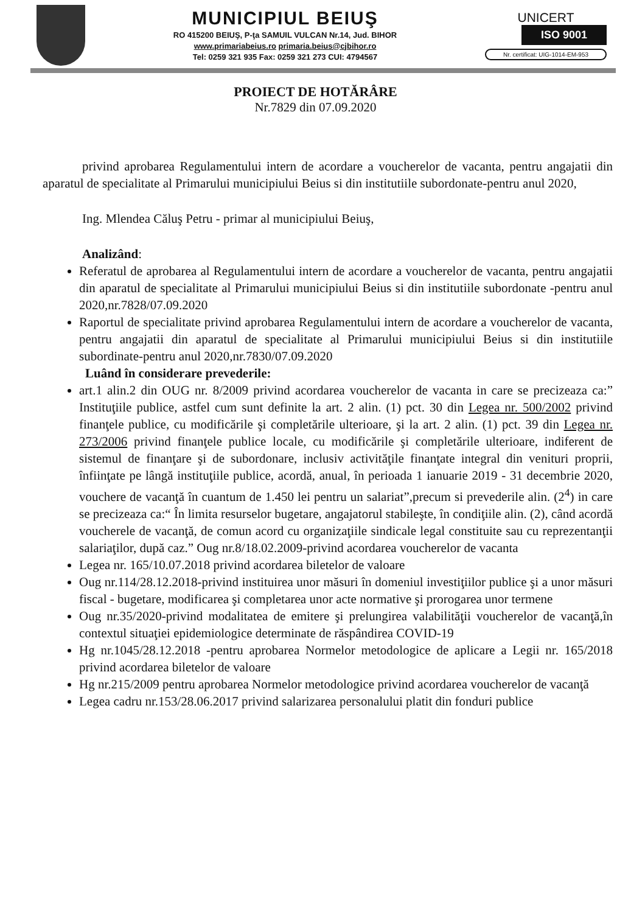MUNICIPIUL BEIUŞ
RO 415200 BEIUŞ, P-ţa SAMUIL VULCAN Nr.14, Jud. BIHOR
www.primariabeius.ro primaria.beius@cjbihor.ro
Tel: 0259 321 935 Fax: 0259 321 273 CUI: 4794567
UNICERT
ISO 9001
Nr. certificat: UIG-1014-EM-953
PROIECT DE HOTĂRÂRE
Nr.7829 din 07.09.2020
privind aprobarea Regulamentului intern de acordare a voucherelor de vacanta, pentru angajatii din aparatul de specialitate al Primarului municipiului Beius si din institutiile subordonate-pentru anul 2020,
Ing. Mlendea Căluş Petru - primar al municipiului Beiuş,
Analizând:
Referatul de aprobarea al Regulamentului intern de acordare a voucherelor de vacanta, pentru angajatii din aparatul de specialitate al Primarului municipiului Beius si din institutiile subordonate -pentru anul 2020,nr.7828/07.09.2020
Raportul de specialitate privind aprobarea Regulamentului intern de acordare a voucherelor de vacanta, pentru angajatii din aparatul de specialitate al Primarului municipiului Beius si din institutiile subordinate-pentru anul 2020,nr.7830/07.09.2020
Luând în considerare prevederile:
art.1 alin.2 din OUG nr. 8/2009 privind acordarea voucherelor de vacanta in care se precizeaza ca:” Instituţiile publice, astfel cum sunt definite la art. 2 alin. (1) pct. 30 din Legea nr. 500/2002 privind finanţele publice, cu modificările şi completările ulterioare, şi la art. 2 alin. (1) pct. 39 din Legea nr. 273/2006 privind finanţele publice locale, cu modificările şi completările ulterioare, indiferent de sistemul de finanţare şi de subordonare, inclusiv activităţile finanţate integral din venituri proprii, înfiinţate pe lângă instituţiile publice, acordă, anual, în perioada 1 ianuarie 2019 - 31 decembrie 2020, vouchere de vacanţă în cuantum de 1.450 lei pentru un salariat”,precum si prevederile alin. (2<sup>4</sup>) in care se precizeaza ca:“ În limita resurselor bugetare, angajatorul stabileşte, în condiţiile alin. (2), când acordă voucherele de vacanţă, de comun acord cu organizaţiile sindicale legal constituite sau cu reprezentanţii salariaţilor, după caz.” Oug nr.8/18.02.2009-privind acordarea voucherelor de vacanta
Legea nr. 165/10.07.2018 privind acordarea biletelor de valoare
Oug nr.114/28.12.2018-privind instituirea unor măsuri în domeniul investiţiilor publice şi a unor măsuri fiscal - bugetare, modificarea şi completarea unor acte normative şi prorogarea unor termene
Oug nr.35/2020-privind modalitatea de emitere şi prelungirea valabilităţii voucherelor de vacanţă,în contextul situaţiei epidemiologice determinate de răspândirea COVID-19
Hg nr.1045/28.12.2018 -pentru aprobarea Normelor metodologice de aplicare a Legii nr. 165/2018 privind acordarea biletelor de valoare
Hg nr.215/2009 pentru aprobarea Normelor metodologice privind acordarea voucherelor de vacanţă
Legea cadru nr.153/28.06.2017 privind salarizarea personalului platit din fonduri publice